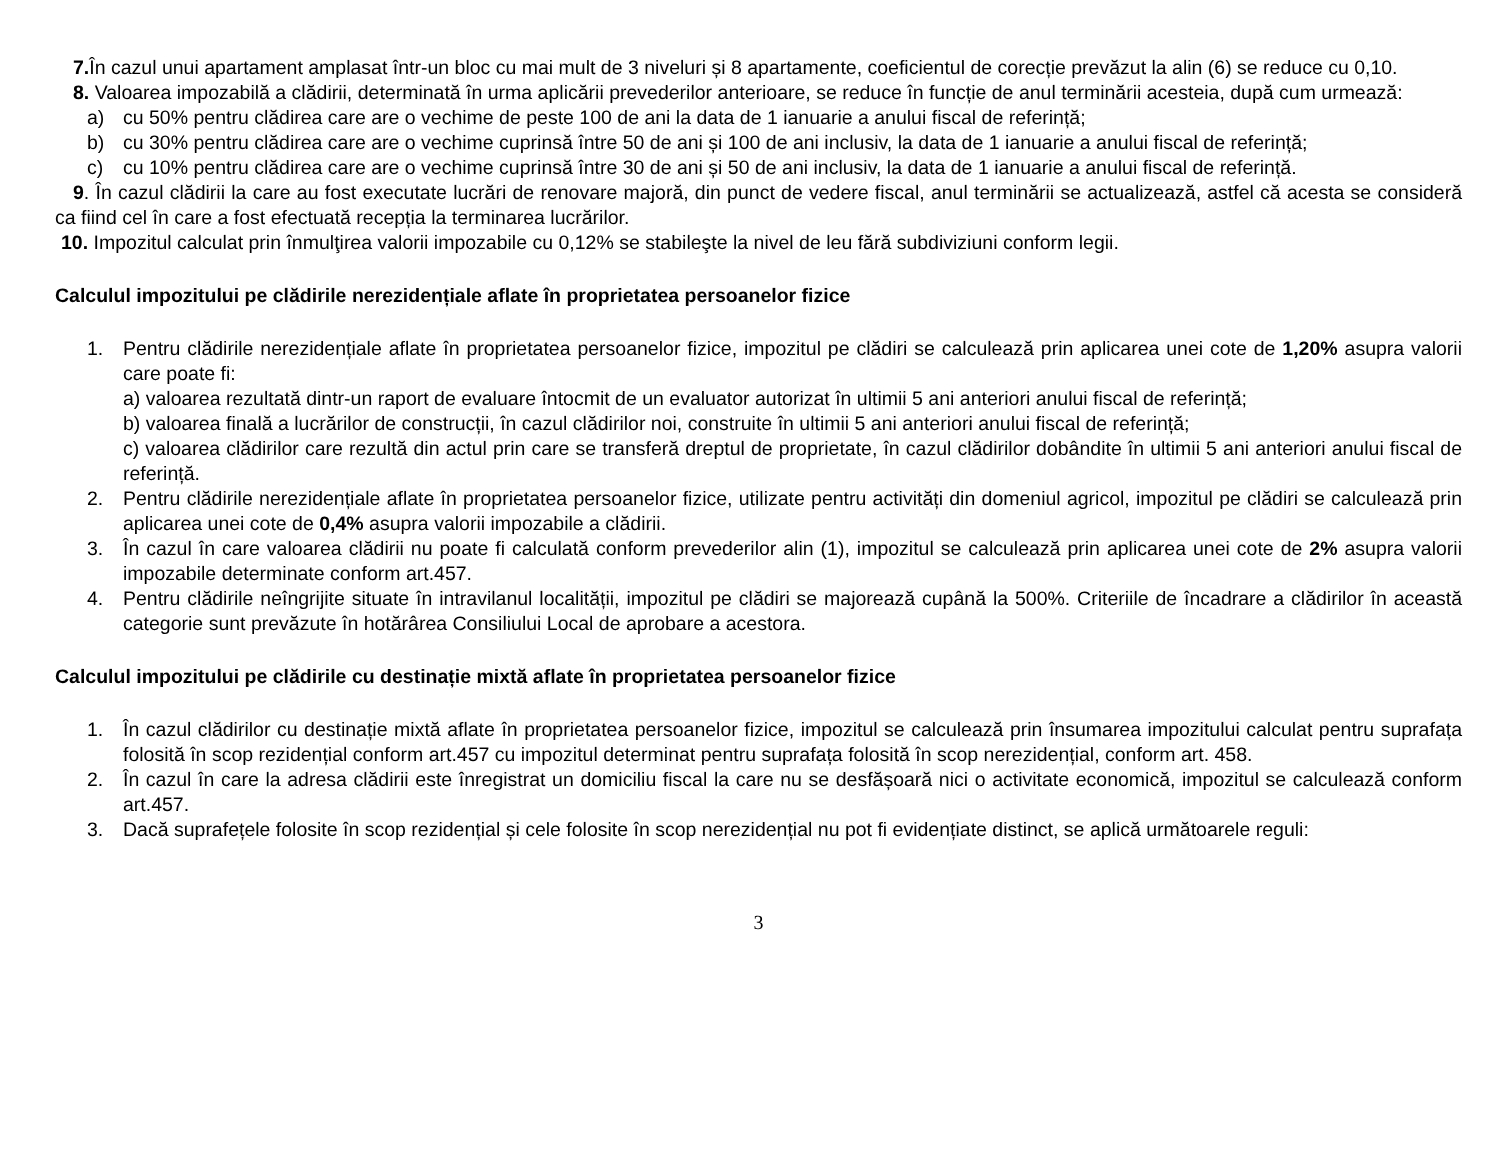7. În cazul unui apartament amplasat într-un bloc cu mai mult de 3 niveluri și 8 apartamente, coeficientul de corecție prevăzut la alin (6) se reduce cu 0,10.
8. Valoarea impozabilă a clădirii, determinată în urma aplicării prevederilor anterioare, se reduce în funcție de anul terminării acesteia, după cum urmează:
a) cu 50% pentru clădirea care are o vechime de peste 100 de ani la data de 1 ianuarie a anului fiscal de referință;
b) cu 30% pentru clădirea care are o vechime cuprinsă între 50 de ani și 100 de ani inclusiv, la data de 1 ianuarie a anului fiscal de referință;
c) cu 10% pentru clădirea care are o vechime cuprinsă între 30 de ani și 50 de ani inclusiv, la data de 1 ianuarie a anului fiscal de referință.
9. În cazul clădirii la care au fost executate lucrări de renovare majoră, din punct de vedere fiscal, anul terminării se actualizează, astfel că acesta se consideră ca fiind cel în care a fost efectuată recepția la terminarea lucrărilor.
10. Impozitul calculat prin înmulţirea valorii impozabile cu 0,12% se stabileşte la nivel de leu fără subdiviziuni conform legii.
Calculul impozitului pe clădirile nerezidențiale aflate în proprietatea persoanelor fizice
1. Pentru clădirile nerezidențiale aflate în proprietatea persoanelor fizice, impozitul pe clădiri se calculează prin aplicarea unei cote de 1,20% asupra valorii care poate fi:
a) valoarea rezultată dintr-un raport de evaluare întocmit de un evaluator autorizat în ultimii 5 ani anteriori anului fiscal de referință;
b) valoarea finală a lucrărilor de construcții, în cazul clădirilor noi, construite în ultimii 5 ani anteriori anului fiscal de referință;
c) valoarea clădirilor care rezultă din actul prin care se transferă dreptul de proprietate, în cazul clădirilor dobândite în ultimii 5 ani anteriori anului fiscal de referință.
2. Pentru clădirile nerezidențiale aflate în proprietatea persoanelor fizice, utilizate pentru activități din domeniul agricol, impozitul pe clădiri se calculează prin aplicarea unei cote de 0,4% asupra valorii impozabile a clădirii.
3. În cazul în care valoarea clădirii nu poate fi calculată conform prevederilor alin (1), impozitul se calculează prin aplicarea unei cote de 2% asupra valorii impozabile determinate conform art.457.
4. Pentru clădirile neîngrijite situate în intravilanul localității, impozitul pe clădiri se majorează cupână la 500%. Criteriile de încadrare a clădirilor în această categorie sunt prevăzute în hotărârea Consiliului Local de aprobare a acestora.
Calculul impozitului pe clădirile cu destinație mixtă aflate în proprietatea persoanelor fizice
1. În cazul clădirilor cu destinație mixtă aflate în proprietatea persoanelor fizice, impozitul se calculează prin însumarea impozitului calculat pentru suprafața folosită în scop rezidențial conform art.457 cu impozitul determinat pentru suprafața folosită în scop nerezidențial, conform art. 458.
2. În cazul în care la adresa clădirii este înregistrat un domiciliu fiscal la care nu se desfășoară nici o activitate economică, impozitul se calculează conform art.457.
3. Dacă suprafețele folosite în scop rezidențial și cele folosite în scop nerezidențial nu pot fi evidențiate distinct, se aplică următoarele reguli:
3